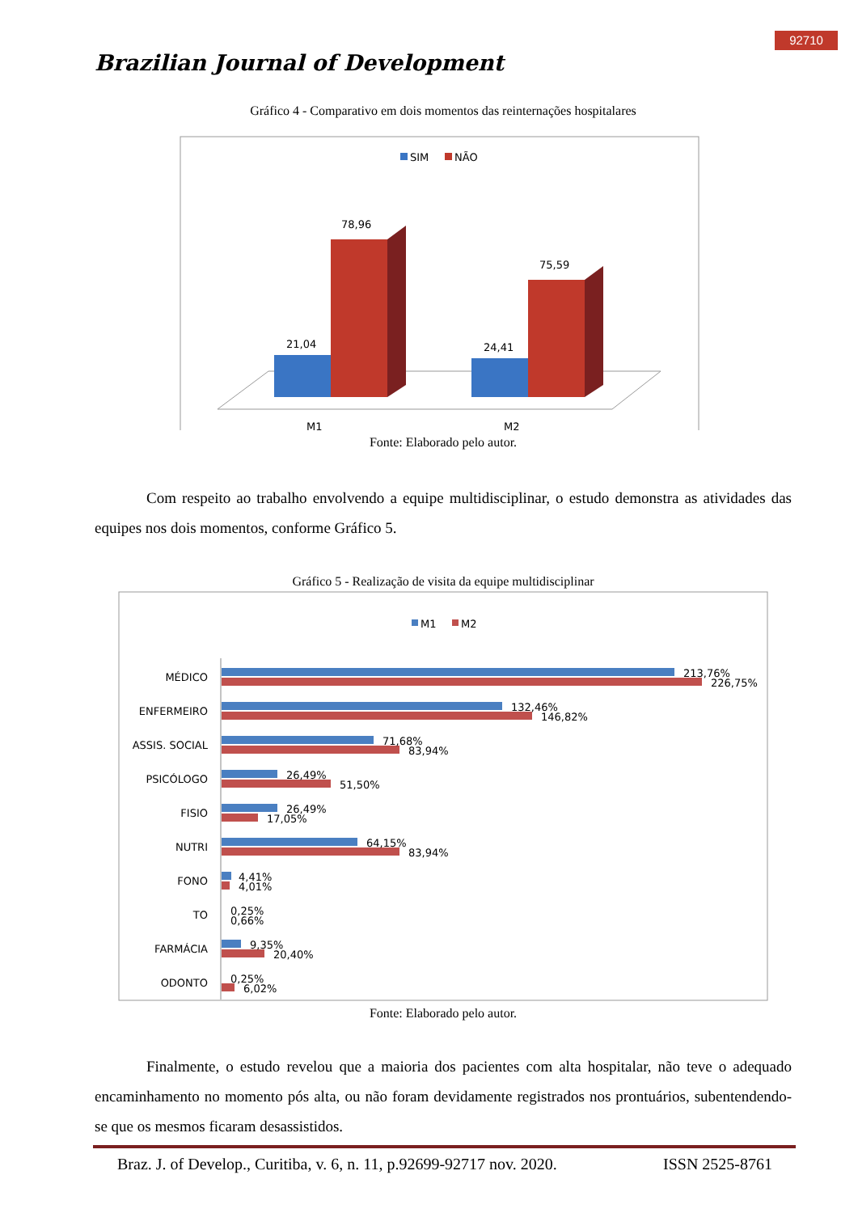92710
Brazilian Journal of Development
Gráfico 4 - Comparativo em dois momentos das reinternações hospitalares
SIM
NÃO
21,04
78,96
24,41
75,59
M1
M2
Fonte: Elaborado pelo autor.
Com respeito ao trabalho envolvendo a equipe multidisciplinar, o estudo demonstra as atividades das equipes nos dois momentos, conforme Gráfico 5.
Gráfico 5 - Realização de visita da equipe multidisciplinar
M1
M2
MÉDICO
213,76%
226,75%
ENFERMEIRO
132,46%
146,82%
ASSIS. SOCIAL
71,68%
83,94%
PSICÓLOGO
26,49%
51,50%
FISIO
26,49%
17,05%
NUTRI
64,15%
83,94%
FONO
4,41%
4,01%
TO
0,25%
0,66%
FARMÁCIA
9,35%
20,40%
ODONTO
0,25%
6,02%
Fonte: Elaborado pelo autor.
Finalmente, o estudo revelou que a maioria dos pacientes com alta hospitalar, não teve o adequado encaminhamento no momento pós alta, ou não foram devidamente registrados nos prontuários, subentendendo-se que os mesmos ficaram desassistidos.
Braz. J. of Develop., Curitiba, v. 6, n. 11, p.92699-92717 nov. 2020. ISSN 2525-8761